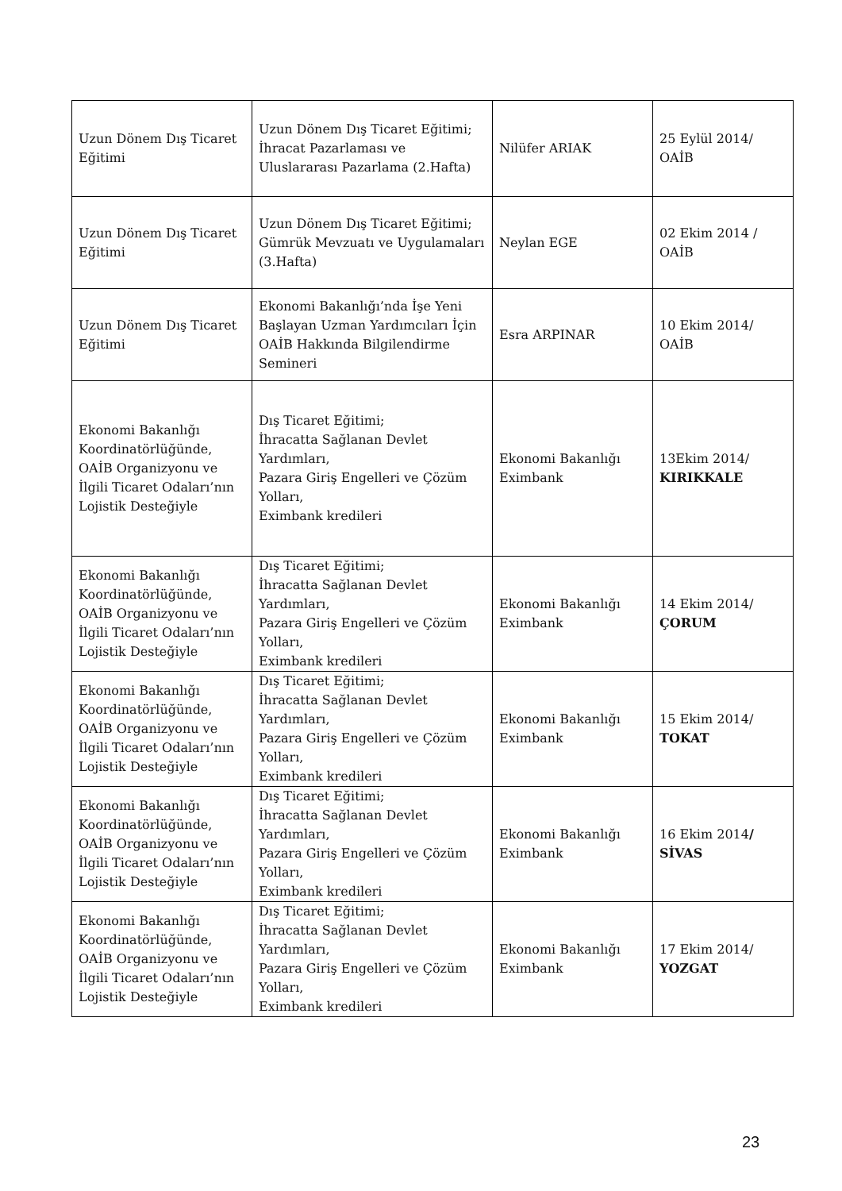| Uzun Dönem Dış Ticaret Eğitimi | Uzun Dönem Dış Ticaret Eğitimi; İhracat Pazarlaması ve Uluslararası Pazarlama (2.Hafta) | Nilüfer ARIAK | 25 Eylül 2014/ OAİB |
| Uzun Dönem Dış Ticaret Eğitimi | Uzun Dönem Dış Ticaret Eğitimi; Gümrük Mevzuatı ve Uygulamaları (3.Hafta) | Neylan EGE | 02 Ekim 2014 / OAİB |
| Uzun Dönem Dış Ticaret Eğitimi | Ekonomi Bakanlığı’nda İşe Yeni Başlayan Uzman Yardımcıları İçin OAİB Hakkında Bilgilendirme Semineri | Esra ARPINAR | 10 Ekim 2014/ OAİB |
| Ekonomi Bakanlığı Koordinatörlüğünde, OAİB Organizyonu ve İlgili Ticaret Odaları’nın Lojistik Desteğiyle | Dış Ticaret Eğitimi; İhracatta Sağlanan Devlet Yardımları, Pazara Giriş Engelleri ve Çözüm Yolları, Eximbank kredileri | Ekonomi Bakanlığı Eximbank | 13Ekim 2014/ KIRIKKALE |
| Ekonomi Bakanlığı Koordinatörlüğünde, OAİB Organizyonu ve İlgili Ticaret Odaları’nın Lojistik Desteğiyle | Dış Ticaret Eğitimi; İhracatta Sağlanan Devlet Yardımları, Pazara Giriş Engelleri ve Çözüm Yolları, Eximbank kredileri | Ekonomi Bakanlığı Eximbank | 14 Ekim 2014/ ÇORUM |
| Ekonomi Bakanlığı Koordinatörlüğünde, OAİB Organizyonu ve İlgili Ticaret Odaları’nın Lojistik Desteğiyle | Dış Ticaret Eğitimi; İhracatta Sağlanan Devlet Yardımları, Pazara Giriş Engelleri ve Çözüm Yolları, Eximbank kredileri | Ekonomi Bakanlığı Eximbank | 15 Ekim 2014/ TOKAT |
| Ekonomi Bakanlığı Koordinatörlüğünde, OAİB Organizyonu ve İlgili Ticaret Odaları’nın Lojistik Desteğiyle | Dış Ticaret Eğitimi; İhracatta Sağlanan Devlet Yardımları, Pazara Giriş Engelleri ve Çözüm Yolları, Eximbank kredileri | Ekonomi Bakanlığı Eximbank | 16 Ekim 2014 / SİVAS |
| Ekonomi Bakanlığı Koordinatörlüğünde, OAİB Organizyonu ve İlgili Ticaret Odaları’nın Lojistik Desteğiyle | Dış Ticaret Eğitimi; İhracatta Sağlanan Devlet Yardımları, Pazara Giriş Engelleri ve Çözüm Yolları, Eximbank kredileri | Ekonomi Bakanlığı Eximbank | 17 Ekim 2014/ YOZGAT |
23